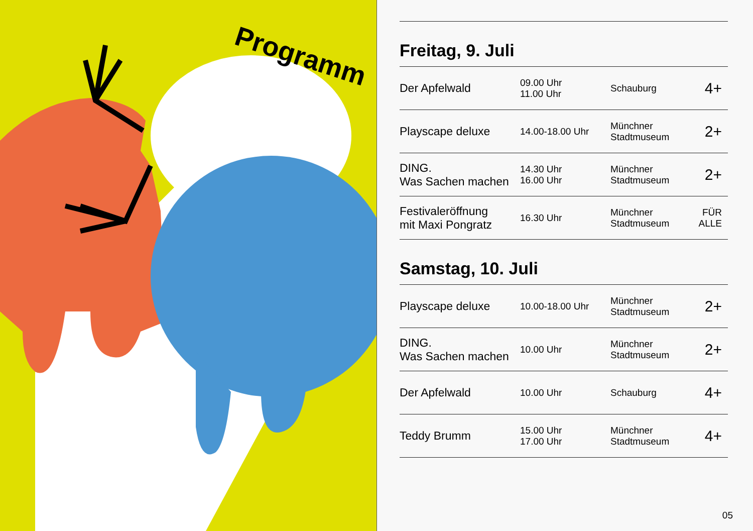Programm
Freitag, 9. Juli
| Der Apfelwald | 09.00 Uhr 11.00 Uhr | Schauburg | 4+ |
| Playscape deluxe | 14.00-18.00 Uhr | Münchner Stadtmuseum | 2+ |
| DING. Was Sachen machen | 14.30 Uhr 16.00 Uhr | Münchner Stadtmuseum | 2+ |
| Festivaleröffnung mit Maxi Pongratz | 16.30 Uhr | Münchner Stadtmuseum | FÜR ALLE |
Samstag, 10. Juli
| Playscape deluxe | 10.00-18.00 Uhr | Münchner Stadtmuseum | 2+ |
| DING. Was Sachen machen | 10.00 Uhr | Münchner Stadtmuseum | 2+ |
| Der Apfelwald | 10.00 Uhr | Schauburg | 4+ |
| Teddy Brumm | 15.00 Uhr 17.00 Uhr | Münchner Stadtmuseum | 4+ |
05